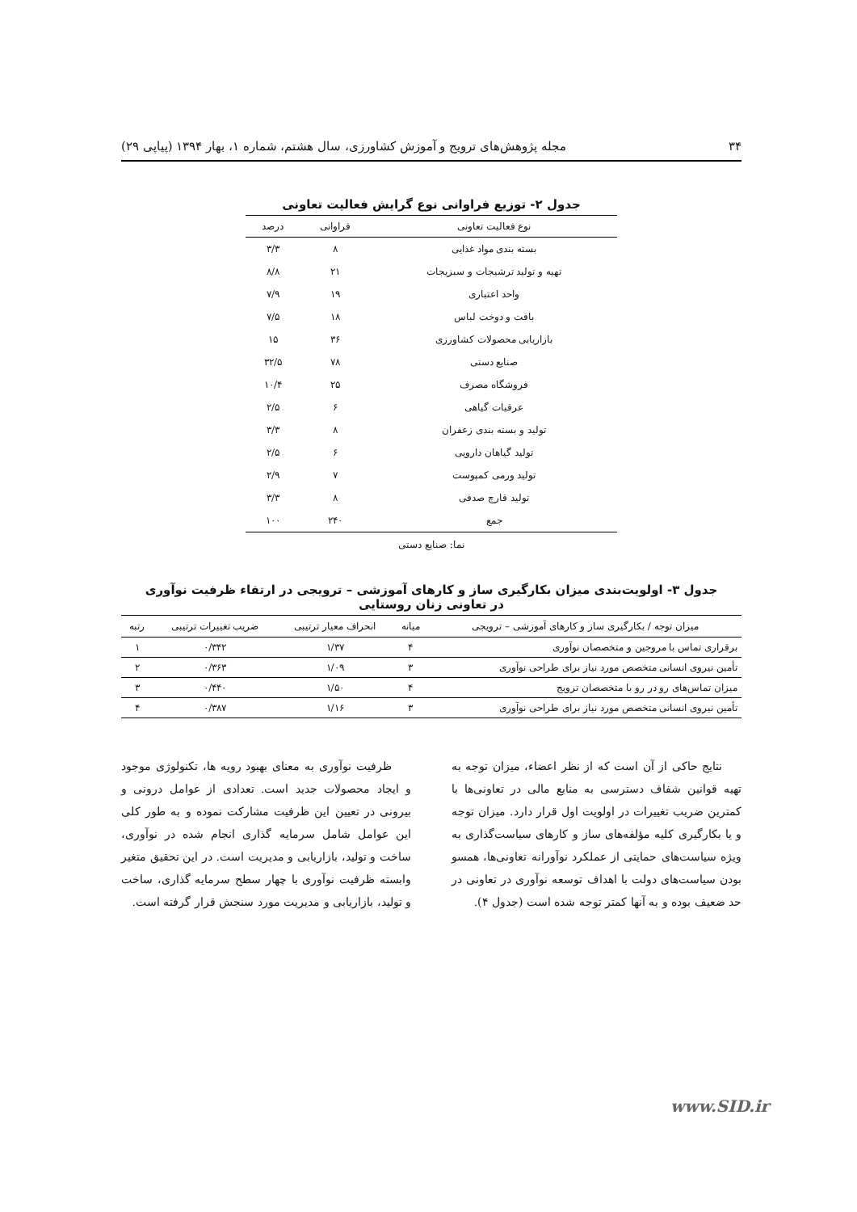۳۴ مجله پژوهش‌های ترویج و آموزش کشاورزی، سال هشتم، شماره ۱، بهار ۱۳۹۴ (پیاپی ۲۹)
جدول ۲- توزیع فراوانی نوع گرایش فعالیت تعاونی
| نوع فعالیت تعاونی | فراوانی | درصد |
| --- | --- | --- |
| بسته بندی مواد غذایی | ۸ | ۳/۳ |
| تهیه و تولید ترشیجات و سبزیجات | ۲۱ | ۸/۸ |
| واحد اعتباری | ۱۹ | ۷/۹ |
| بافت و دوخت لباس | ۱۸ | ۷/۵ |
| بازاریابی محصولات کشاورزی | ۳۶ | ۱۵ |
| صنایع دستی | ۷۸ | ۳۲/۵ |
| فروشگاه مصرف | ۲۵ | ۱۰/۴ |
| عرقیات گیاهی | ۶ | ۲/۵ |
| تولید و بسته بندی زعفران | ۸ | ۳/۳ |
| تولید گیاهان دارویی | ۶ | ۲/۵ |
| تولید ورمی کمپوست | ۷ | ۲/۹ |
| تولید قارچ صدفی | ۸ | ۳/۳ |
| جمع | ۲۴۰ | ۱۰۰ |
نما: صنایع دستی
جدول ۳- اولویت‌بندی میزان بکارگیری ساز و کارهای آموزشی – ترویجی در ارتقاء ظرفیت نوآوری
در تعاونی زنان روستایی
| میزان توجه / بکارگیری ساز و کارهای آموزشی – ترویجی | میانه | انحراف معیار ترتیبی | ضریب تغییرات ترتیبی | رتبه |
| --- | --- | --- | --- | --- |
| برقراری تماس با مروجین و متخصصان نوآوری | ۴ | ۱/۳۷ | ۰/۳۴۲ | ۱ |
| تأمین نیروی انسانی متخصص مورد نیاز برای طراحی نوآوری | ۳ | ۱/۰۹ | ۰/۳۶۳ | ۲ |
| میزان تماس‌های رو در رو با متخصصان ترویج | ۴ | ۱/۵۰ | ۰/۴۴۰ | ۳ |
| تأمین نیروی انسانی متخصص مورد نیاز برای طراحی نوآوری | ۳ | ۱/۱۶ | ۰/۳۸۷ | ۴ |
نتایج حاکی از آن است که از نظر اعضاء، میزان توجه به تهیه قوانین شفاف دسترسی به منابع مالی در تعاونی‌ها با کمترین ضریب تغییرات در اولویت اول قرار دارد. میزان توجه و یا بکارگیری کلیه مؤلفه‌های ساز و کارهای سیاست‌گذاری به ویژه سیاست‌های حمایتی از عملکرد نوآورانه تعاونی‌ها، همسو بودن سیاست‌های دولت با اهداف توسعه نوآوری در تعاونی در حد ضعیف بوده و به آنها کمتر توجه شده است (جدول ۴).
ظرفیت نوآوری به معنای بهبود رویه ها، تکنولوژی موجود و ایجاد محصولات جدید است. تعدادی از عوامل درونی و بیرونی در تعیین این ظرفیت مشارکت نموده و به طور کلی این عوامل شامل سرمایه گذاری انجام شده در نوآوری، ساخت و تولید، بازاریابی و مدیریت است. در این تحقیق متغیر وابسته ظرفیت نوآوری با چهار سطح سرمایه گذاری، ساخت و تولید، بازاریابی و مدیریت مورد سنجش قرار گرفته است.
www.SID.ir